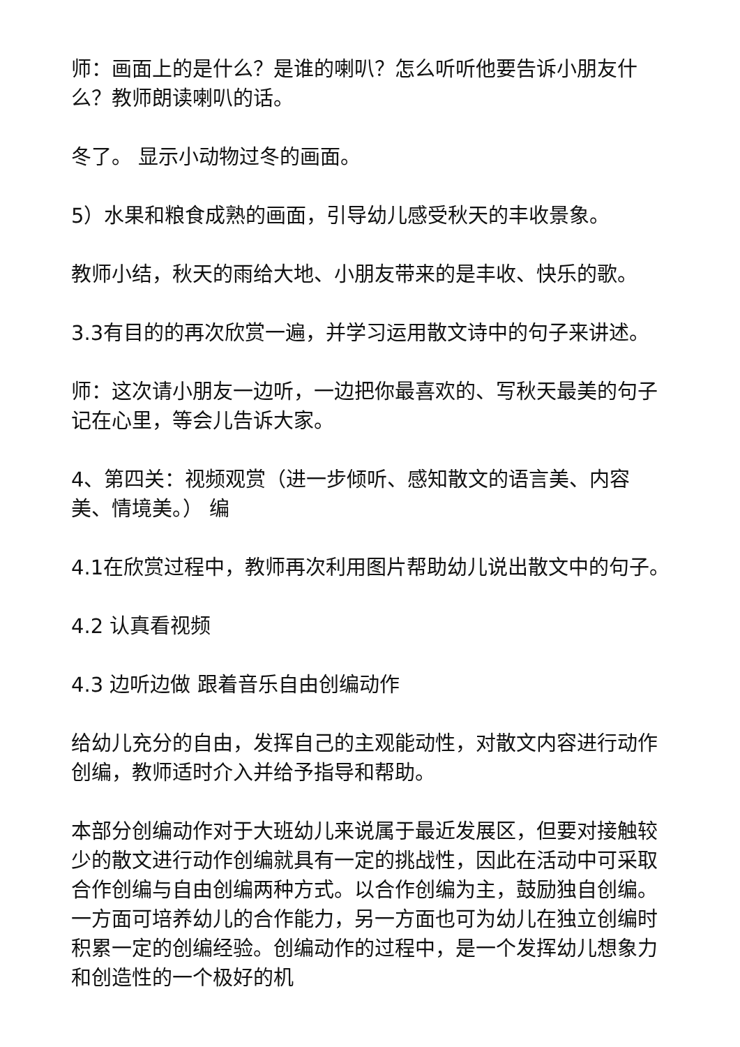师：画面上的是什么？是谁的喇叭？怎么听听他要告诉小朋友什么？教师朗读喇叭的话。
冬了。 显示小动物过冬的画面。
5）水果和粮食成熟的画面，引导幼儿感受秋天的丰收景象。
教师小结，秋天的雨给大地、小朋友带来的是丰收、快乐的歌。
3.3有目的的再次欣赏一遍，并学习运用散文诗中的句子来讲述。
师：这次请小朋友一边听，一边把你最喜欢的、写秋天最美的句子记在心里，等会儿告诉大家。
4、第四关：视频观赏（进一步倾听、感知散文的语言美、内容美、情境美。） 编
4.1在欣赏过程中，教师再次利用图片帮助幼儿说出散文中的句子。
4.2 认真看视频
4.3 边听边做 跟着音乐自由创编动作
给幼儿充分的自由，发挥自己的主观能动性，对散文内容进行动作创编，教师适时介入并给予指导和帮助。
本部分创编动作对于大班幼儿来说属于最近发展区，但要对接触较少的散文进行动作创编就具有一定的挑战性，因此在活动中可采取合作创编与自由创编两种方式。以合作创编为主，鼓励独自创编。一方面可培养幼儿的合作能力，另一方面也可为幼儿在独立创编时积累一定的创编经验。创编动作的过程中，是一个发挥幼儿想象力和创造性的一个极好的机